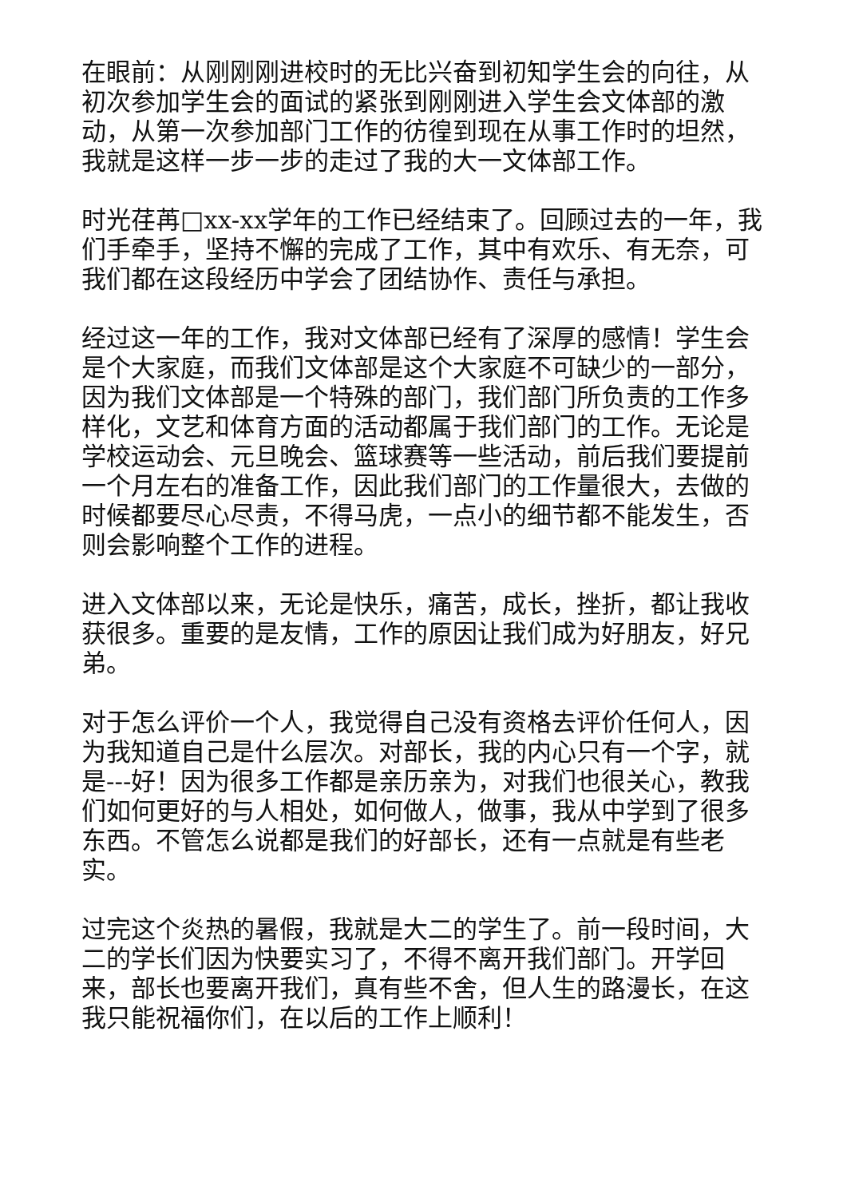在眼前：从刚刚刚进校时的无比兴奋到初知学生会的向往，从初次参加学生会的面试的紧张到刚刚进入学生会文体部的激动，从第一次参加部门工作的彷徨到现在从事工作时的坦然，我就是这样一步一步的走过了我的大一文体部工作。
时光荏苒□xx-xx学年的工作已经结束了。回顾过去的一年，我们手牵手，坚持不懈的完成了工作，其中有欢乐、有无奈，可我们都在这段经历中学会了团结协作、责任与承担。
经过这一年的工作，我对文体部已经有了深厚的感情！学生会是个大家庭，而我们文体部是这个大家庭不可缺少的一部分，因为我们文体部是一个特殊的部门，我们部门所负责的工作多样化，文艺和体育方面的活动都属于我们部门的工作。无论是学校运动会、元旦晚会、篮球赛等一些活动，前后我们要提前一个月左右的准备工作，因此我们部门的工作量很大，去做的时候都要尽心尽责，不得马虎，一点小的细节都不能发生，否则会影响整个工作的进程。
进入文体部以来，无论是快乐，痛苦，成长，挫折，都让我收获很多。重要的是友情，工作的原因让我们成为好朋友，好兄弟。
对于怎么评价一个人，我觉得自己没有资格去评价任何人，因为我知道自己是什么层次。对部长，我的内心只有一个字，就是---好！因为很多工作都是亲历亲为，对我们也很关心，教我们如何更好的与人相处，如何做人，做事，我从中学到了很多东西。不管怎么说都是我们的好部长，还有一点就是有些老实。
过完这个炎热的暑假，我就是大二的学生了。前一段时间，大二的学长们因为快要实习了，不得不离开我们部门。开学回来，部长也要离开我们，真有些不舍，但人生的路漫长，在这我只能祝福你们，在以后的工作上顺利！